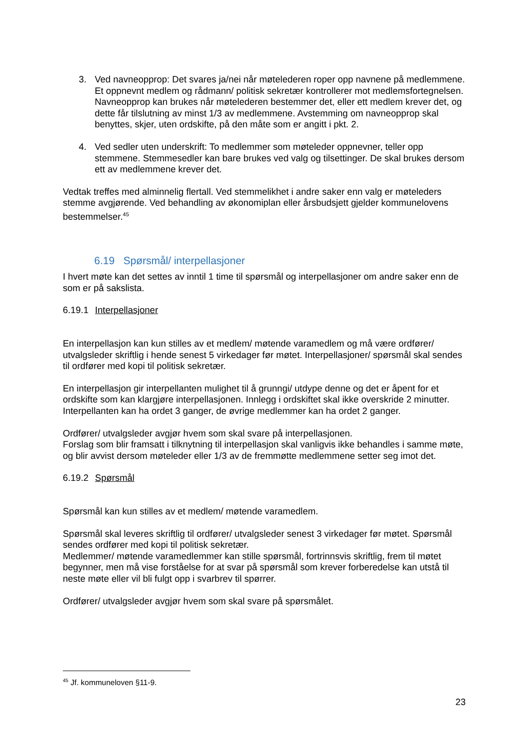3. Ved navneopprop: Det svares ja/nei når møtelederen roper opp navnene på medlemmene. Et oppnevnt medlem og rådmann/ politisk sekretær kontrollerer mot medlemsfortegnelsen. Navneopprop kan brukes når møtelederen bestemmer det, eller ett medlem krever det, og dette får tilslutning av minst 1/3 av medlemmene. Avstemming om navneopprop skal benyttes, skjer, uten ordskifte, på den måte som er angitt i pkt. 2.
4. Ved sedler uten underskrift: To medlemmer som møteleder oppnevner, teller opp stemmene. Stemmesedler kan bare brukes ved valg og tilsettinger. De skal brukes dersom ett av medlemmene krever det.
Vedtak treffes med alminnelig flertall. Ved stemmelikhet i andre saker enn valg er møteleders stemme avgjørende. Ved behandling av økonomiplan eller årsbudsjett gjelder kommunelovens bestemmelser.<sup>45</sup>
6.19 Spørsmål/ interpellasjoner
I hvert møte kan det settes av inntil 1 time til spørsmål og interpellasjoner om andre saker enn de som er på sakslista.
6.19.1 Interpellasjoner
En interpellasjon kan kun stilles av et medlem/ møtende varamedlem og må være ordfører/ utvalgsleder skriftlig i hende senest 5 virkedager før møtet. Interpellasjoner/ spørsmål skal sendes til ordfører med kopi til politisk sekretær.
En interpellasjon gir interpellanten mulighet til å grunngi/ utdype denne og det er åpent for et ordskifte som kan klargjøre interpellasjonen. Innlegg i ordskiftet skal ikke overskride 2 minutter. Interpellanten kan ha ordet 3 ganger, de øvrige medlemmer kan ha ordet 2 ganger.
Ordfører/ utvalgsleder avgjør hvem som skal svare på interpellasjonen.
Forslag som blir framsatt i tilknytning til interpellasjon skal vanligvis ikke behandles i samme møte, og blir avvist dersom møteleder eller 1/3 av de fremmøtte medlemmene setter seg imot det.
6.19.2 Spørsmål
Spørsmål kan kun stilles av et medlem/ møtende varamedlem.
Spørsmål skal leveres skriftlig til ordfører/ utvalgsleder senest 3 virkedager før møtet. Spørsmål sendes ordfører med kopi til politisk sekretær.
Medlemmer/ møtende varamedlemmer kan stille spørsmål, fortrinnsvis skriftlig, frem til møtet begynner, men må vise forståelse for at svar på spørsmål som krever forberedelse kan utstå til neste møte eller vil bli fulgt opp i svarbrev til spørrer.
Ordfører/ utvalgsleder avgjør hvem som skal svare på spørsmålet.
<sup>45</sup> Jf. kommuneloven §11-9.
23